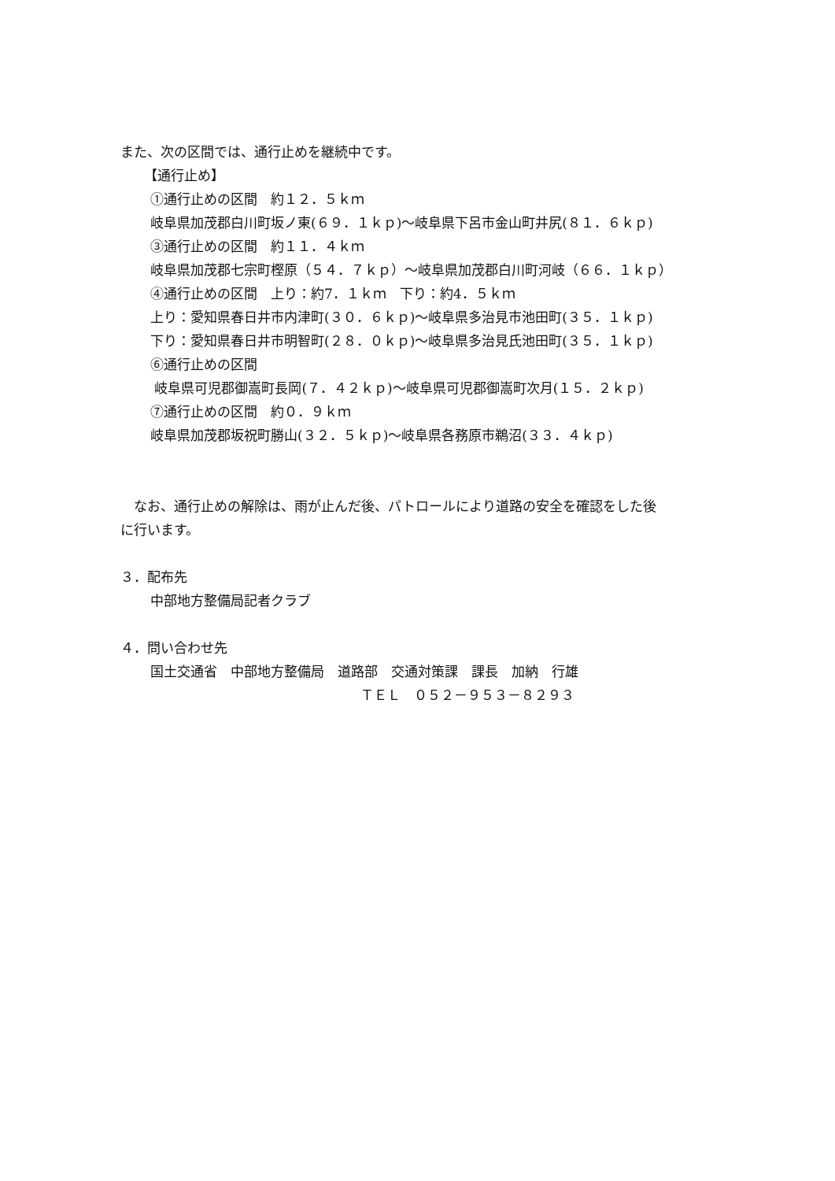また、次の区間では、通行止めを継続中です。
【通行止め】
①通行止めの区間　約１２．５ｋｍ
岐阜県加茂郡白川町坂ノ東(６９．１ｋｐ)～岐阜県下呂市金山町井尻(８１．６ｋｐ)
③通行止めの区間　約１１．４ｋｍ
岐阜県加茂郡七宗町樫原（５４．７ｋｐ）～岐阜県加茂郡白川町河岐（６６．１ｋｐ）
④通行止めの区間　上り：約7．１ｋｍ　下り：約4．５ｋｍ
上り：愛知県春日井市内津町(３０．６ｋｐ)～岐阜県多治見市池田町(３５．１ｋｐ)
下り：愛知県春日井市明智町(２８．０ｋｐ)～岐阜県多治見氏池田町(３５．１ｋｐ)
⑥通行止めの区間
岐阜県可児郡御嵩町長岡(７．４２ｋｐ)～岐阜県可児郡御嵩町次月(１５．２ｋｐ)
⑦通行止めの区間　約０．９ｋｍ
岐阜県加茂郡坂祝町勝山(３２．５ｋｐ)～岐阜県各務原市鵜沼(３３．４ｋｐ)
　なお、通行止めの解除は、雨が止んだ後、パトロールにより道路の安全を確認をした後
に行います。
３．配布先
中部地方整備局記者クラブ
４．問い合わせ先
国土交通省　中部地方整備局　道路部　交通対策課　課長　加納　行雄
ＴＥＬ　０５２－９５３－８２９３